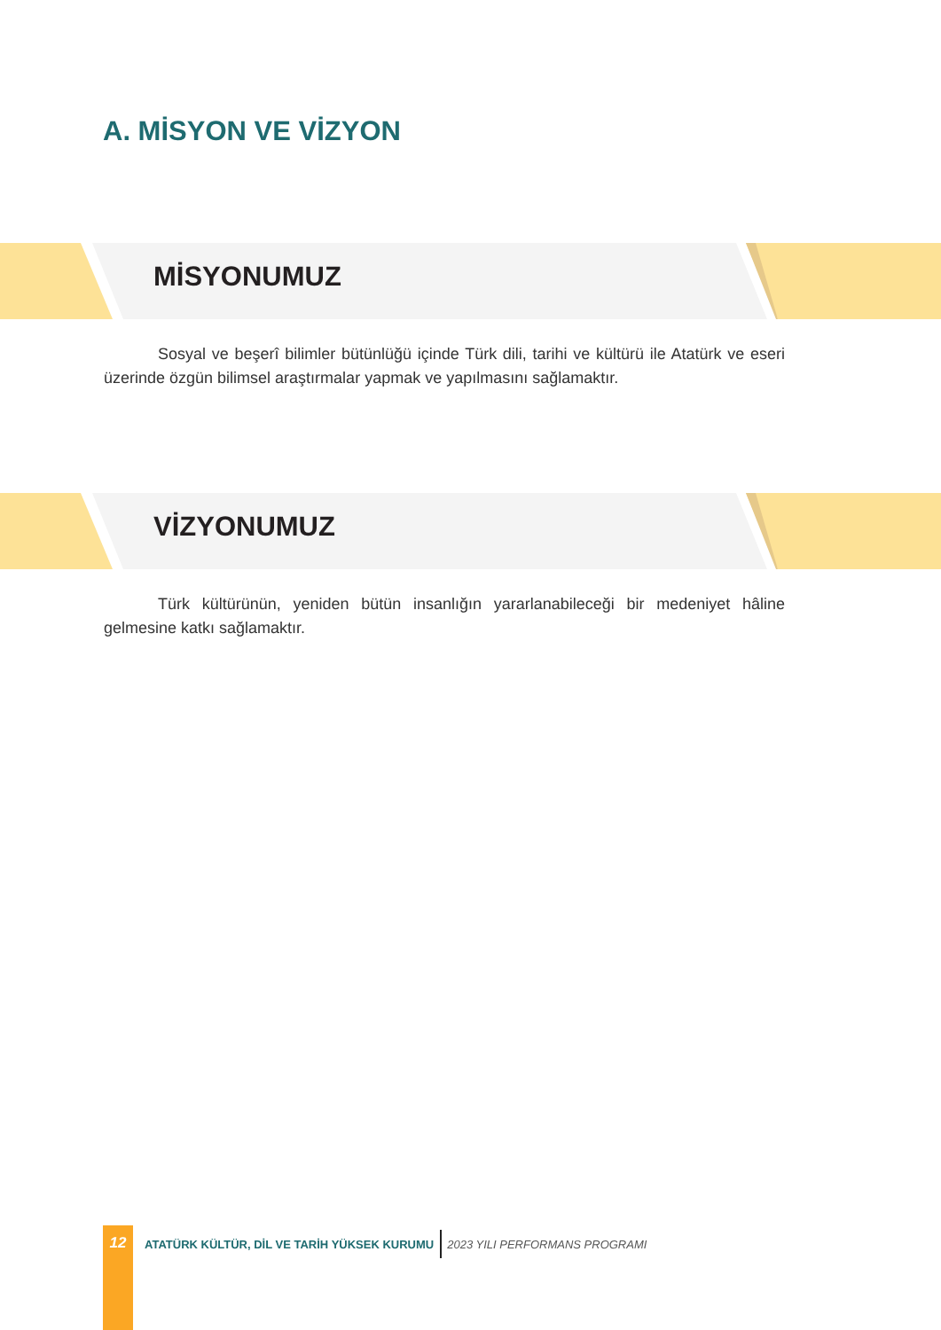A. MİSYON VE VİZYON
MİSYONUMUZ
Sosyal ve beşerî bilimler bütünlüğü içinde Türk dili, tarihi ve kültürü ile Atatürk ve eseri üzerinde özgün bilimsel araştırmalar yapmak ve yapılmasını sağlamaktır.
VİZYONUMUZ
Türk kültürünün, yeniden bütün insanlığın yararlanabileceği bir medeniyet hâline gelmesine katkı sağlamaktır.
12
ATATÜRK KÜLTÜR, DİL VE TARİH YÜKSEK KURUMU
2023 YILI PERFORMANS PROGRAMI